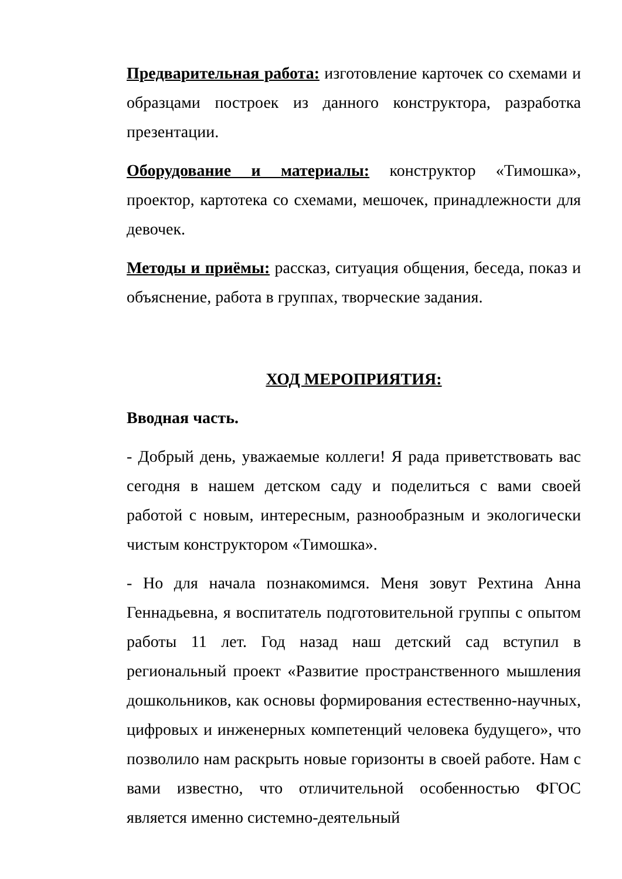Предварительная работа: изготовление карточек со схемами и образцами построек из данного конструктора, разработка презентации.
Оборудование и материалы: конструктор «Тимошка», проектор, картотека со схемами, мешочек, принадлежности для девочек.
Методы и приёмы: рассказ, ситуация общения, беседа, показ и объяснение, работа в группах, творческие задания.
ХОД МЕРОПРИЯТИЯ:
Вводная часть.
- Добрый день, уважаемые коллеги! Я рада приветствовать вас сегодня в нашем детском саду и поделиться с вами своей работой с новым, интересным, разнообразным и экологически чистым конструктором «Тимошка».
- Но для начала познакомимся. Меня зовут Рехтина Анна Геннадьевна, я воспитатель подготовительной группы с опытом работы 11 лет. Год назад наш детский сад вступил в региональный проект «Развитие пространственного мышления дошкольников, как основы формирования естественно-научных, цифровых и инженерных компетенций человека будущего», что позволило нам раскрыть новые горизонты в своей работе. Нам с вами известно, что отличительной особенностью ФГОС является именно системно-деятельный